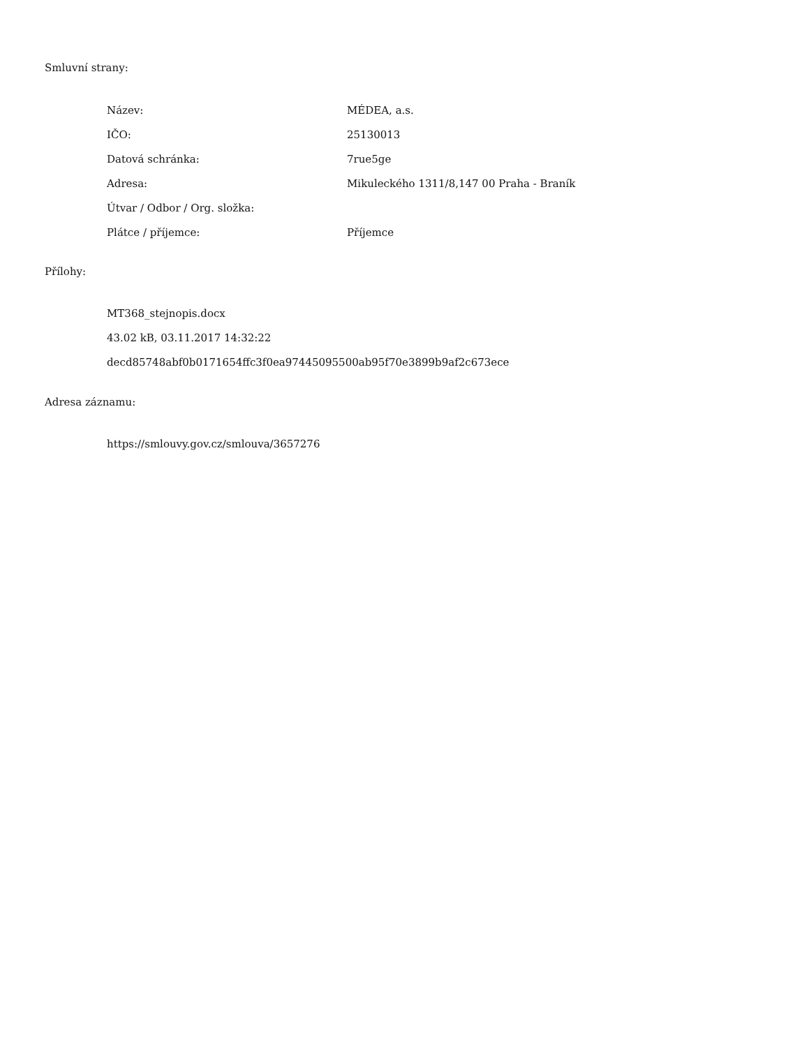Smluvní strany:
| Název: | MÉDEA, a.s. |
| IČO: | 25130013 |
| Datová schránka: | 7rue5ge |
| Adresa: | Mikuleckého 1311/8,147 00 Praha - Braník |
| Útvar / Odbor / Org. složka: | |
| Plátce / příjemce: | Příjemce |
Přílohy:
MT368_stejnopis.docx
43.02 kB, 03.11.2017 14:32:22
decd85748abf0b0171654ffc3f0ea97445095500ab95f70e3899b9af2c673ece
Adresa záznamu:
https://smlouvy.gov.cz/smlouva/3657276